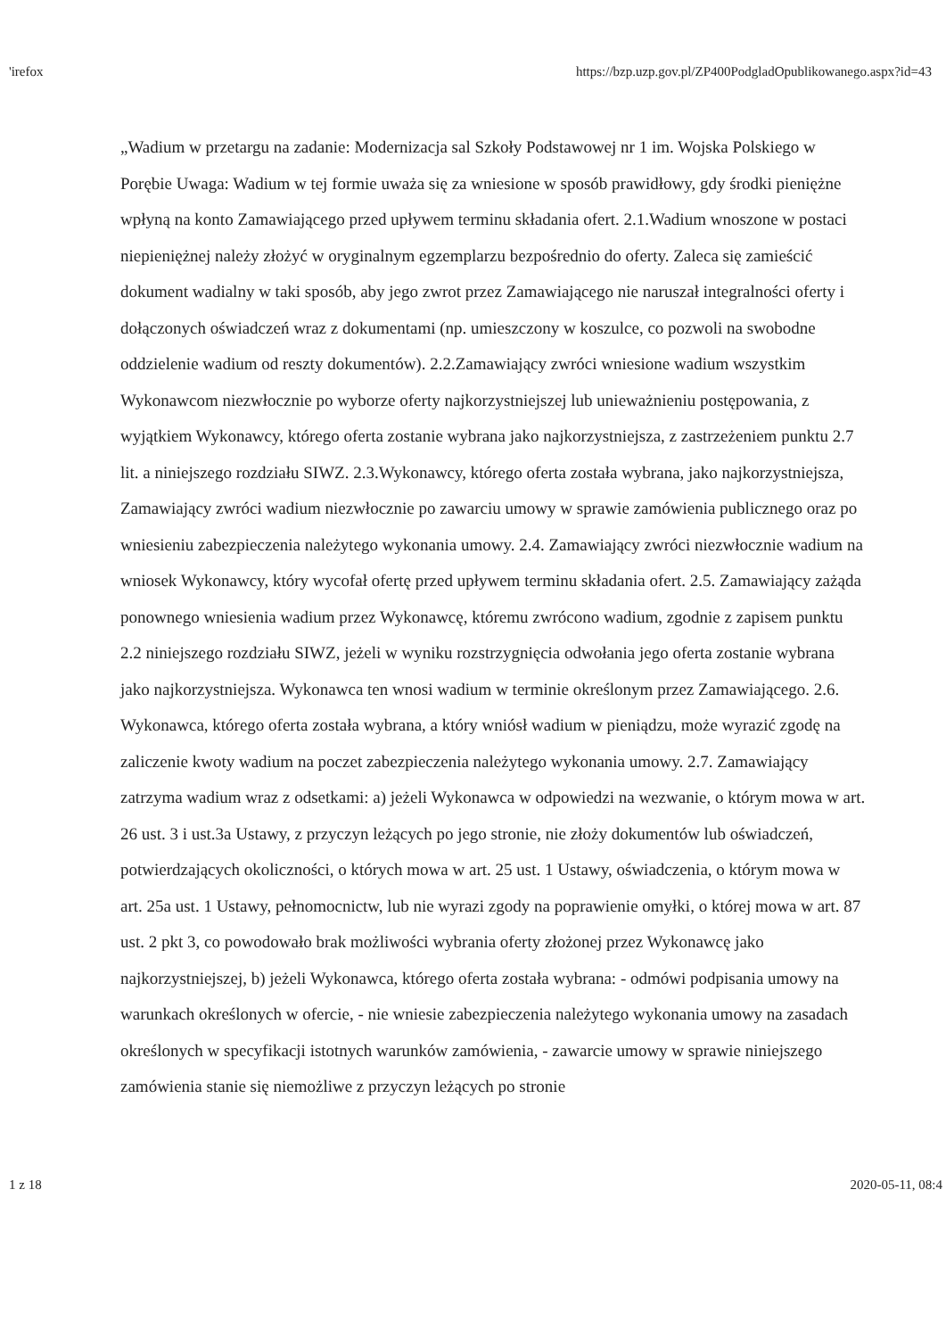'irefox https://bzp.uzp.gov.pl/ZP400PodgladOpublikowanego.aspx?id=43
„Wadium w przetargu na zadanie: Modernizacja sal Szkoły Podstawowej nr 1 im. Wojska Polskiego w Porębie Uwaga: Wadium w tej formie uważa się za wniesione w sposób prawidłowy, gdy środki pieniężne wpłyną na konto Zamawiającego przed upływem terminu składania ofert. 2.1.Wadium wnoszone w postaci niepieniężnej należy złożyć w oryginalnym egzemplarzu bezpośrednio do oferty. Zaleca się zamieścić dokument wadialny w taki sposób, aby jego zwrot przez Zamawiającego nie naruszał integralności oferty i dołączonych oświadczeń wraz z dokumentami (np. umieszczony w koszulce, co pozwoli na swobodne oddzielenie wadium od reszty dokumentów). 2.2.Zamawiający zwróci wniesione wadium wszystkim Wykonawcom niezwłocznie po wyborze oferty najkorzystniejszej lub unieważnieniu postępowania, z wyjątkiem Wykonawcy, którego oferta zostanie wybrana jako najkorzystniejsza, z zastrzeżeniem punktu 2.7 lit. a niniejszego rozdziału SIWZ. 2.3.Wykonawcy, którego oferta została wybrana, jako najkorzystniejsza, Zamawiający zwróci wadium niezwłocznie po zawarciu umowy w sprawie zamówienia publicznego oraz po wniesieniu zabezpieczenia należytego wykonania umowy. 2.4. Zamawiający zwróci niezwłocznie wadium na wniosek Wykonawcy, który wycofał ofertę przed upływem terminu składania ofert. 2.5. Zamawiający zażąda ponownego wniesienia wadium przez Wykonawcę, któremu zwrócono wadium, zgodnie z zapisem punktu 2.2 niniejszego rozdziału SIWZ, jeżeli w wyniku rozstrzygnięcia odwołania jego oferta zostanie wybrana jako najkorzystniejsza. Wykonawca ten wnosi wadium w terminie określonym przez Zamawiającego. 2.6. Wykonawca, którego oferta została wybrana, a który wniósł wadium w pieniądzu, może wyrazić zgodę na zaliczenie kwoty wadium na poczet zabezpieczenia należytego wykonania umowy. 2.7. Zamawiający zatrzyma wadium wraz z odsetkami: a) jeżeli Wykonawca w odpowiedzi na wezwanie, o którym mowa w art. 26 ust. 3 i ust.3a Ustawy, z przyczyn leżących po jego stronie, nie złoży dokumentów lub oświadczeń, potwierdzających okoliczności, o których mowa w art. 25 ust. 1 Ustawy, oświadczenia, o którym mowa w art. 25a ust. 1 Ustawy, pełnomocnictw, lub nie wyrazi zgody na poprawienie omyłki, o której mowa w art. 87 ust. 2 pkt 3, co powodowało brak możliwości wybrania oferty złożonej przez Wykonawcę jako najkorzystniejszej, b) jeżeli Wykonawca, którego oferta została wybrana: - odmówi podpisania umowy na warunkach określonych w ofercie, - nie wniesie zabezpieczenia należytego wykonania umowy na zasadach określonych w specyfikacji istotnych warunków zamówienia, - zawarcie umowy w sprawie niniejszego zamówienia stanie się niemożliwe z przyczyn leżących po stronie
1 z 18 2020-05-11, 08:4